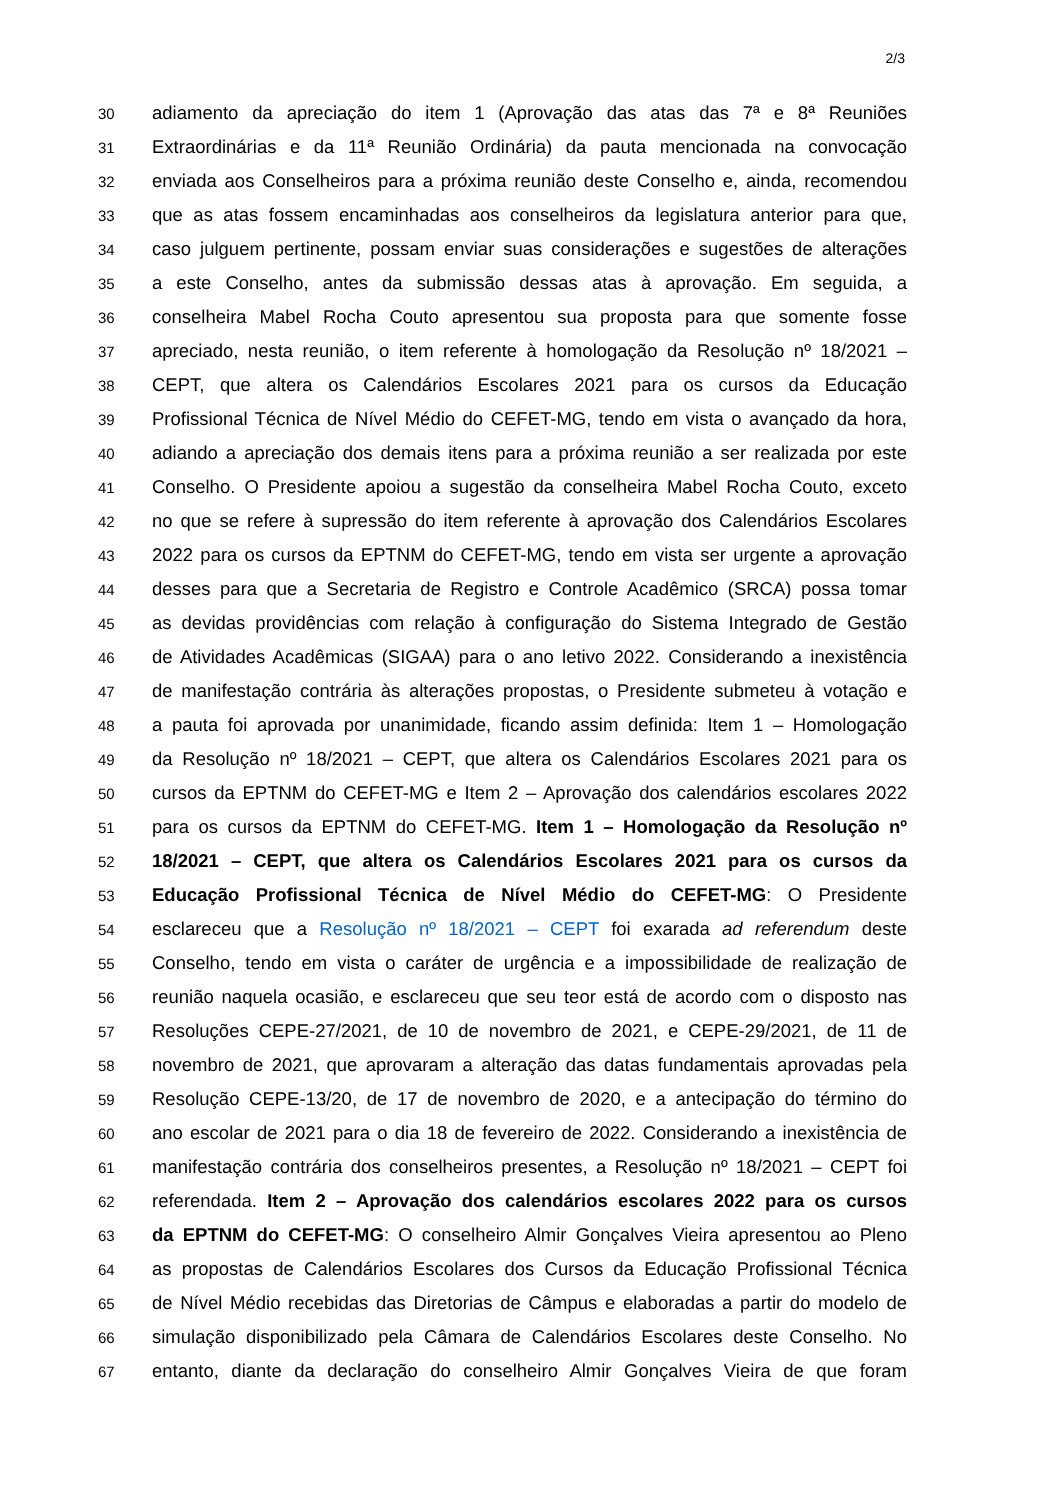2/3
30 adiamento da apreciação do item 1 (Aprovação das atas das 7ª e 8ª Reuniões
31 Extraordinárias e da 11ª Reunião Ordinária) da pauta mencionada na convocação
32 enviada aos Conselheiros para a próxima reunião deste Conselho e, ainda, recomendou
33 que as atas fossem encaminhadas aos conselheiros da legislatura anterior para que,
34 caso julguem pertinente, possam enviar suas considerações e sugestões de alterações
35 a este Conselho, antes da submissão dessas atas à aprovação. Em seguida, a
36 conselheira Mabel Rocha Couto apresentou sua proposta para que somente fosse
37 apreciado, nesta reunião, o item referente à homologação da Resolução nº 18/2021 –
38 CEPT, que altera os Calendários Escolares 2021 para os cursos da Educação
39 Profissional Técnica de Nível Médio do CEFET-MG, tendo em vista o avançado da hora,
40 adiando a apreciação dos demais itens para a próxima reunião a ser realizada por este
41 Conselho. O Presidente apoiou a sugestão da conselheira Mabel Rocha Couto, exceto
42 no que se refere à supressão do item referente à aprovação dos Calendários Escolares
43 2022 para os cursos da EPTNM do CEFET-MG, tendo em vista ser urgente a aprovação
44 desses para que a Secretaria de Registro e Controle Acadêmico (SRCA) possa tomar
45 as devidas providências com relação à configuração do Sistema Integrado de Gestão
46 de Atividades Acadêmicas (SIGAA) para o ano letivo 2022. Considerando a inexistência
47 de manifestação contrária às alterações propostas, o Presidente submeteu à votação e
48 a pauta foi aprovada por unanimidade, ficando assim definida: Item 1 – Homologação
49 da Resolução nº 18/2021 – CEPT, que altera os Calendários Escolares 2021 para os
50 cursos da EPTNM do CEFET-MG e Item 2 – Aprovação dos calendários escolares 2022
51 para os cursos da EPTNM do CEFET-MG. Item 1 – Homologação da Resolução nº
52 18/2021 – CEPT, que altera os Calendários Escolares 2021 para os cursos da
53 Educação Profissional Técnica de Nível Médio do CEFET-MG: O Presidente
54 esclareceu que a Resolução nº 18/2021 – CEPT foi exarada ad referendum deste
55 Conselho, tendo em vista o caráter de urgência e a impossibilidade de realização de
56 reunião naquela ocasião, e esclareceu que seu teor está de acordo com o disposto nas
57 Resoluções CEPE-27/2021, de 10 de novembro de 2021, e CEPE-29/2021, de 11 de
58 novembro de 2021, que aprovaram a alteração das datas fundamentais aprovadas pela
59 Resolução CEPE-13/20, de 17 de novembro de 2020, e a antecipação do término do
60 ano escolar de 2021 para o dia 18 de fevereiro de 2022. Considerando a inexistência de
61 manifestação contrária dos conselheiros presentes, a Resolução nº 18/2021 – CEPT foi
62 referendada. Item 2 – Aprovação dos calendários escolares 2022 para os cursos
63 da EPTNM do CEFET-MG: O conselheiro Almir Gonçalves Vieira apresentou ao Pleno
64 as propostas de Calendários Escolares dos Cursos da Educação Profissional Técnica
65 de Nível Médio recebidas das Diretorias de Câmpus e elaboradas a partir do modelo de
66 simulação disponibilizado pela Câmara de Calendários Escolares deste Conselho. No
67 entanto, diante da declaração do conselheiro Almir Gonçalves Vieira de que foram